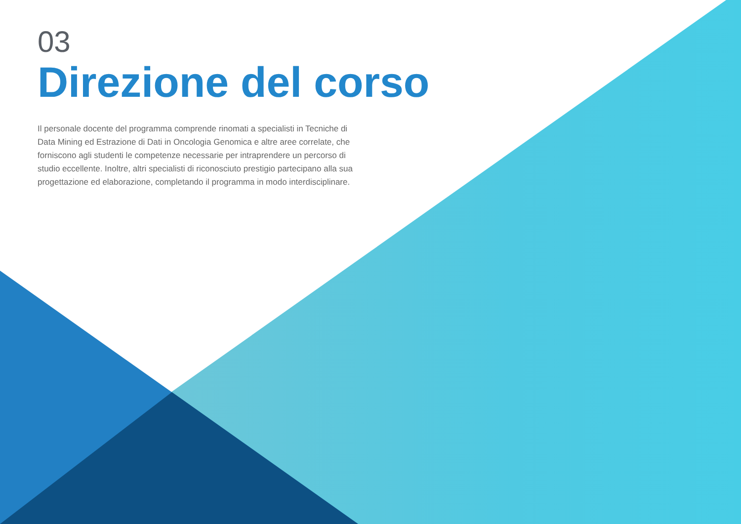03
Direzione del corso
Il personale docente del programma comprende rinomati a specialisti in Tecniche di Data Mining ed Estrazione di Dati in Oncologia Genomica e altre aree correlate, che forniscono agli studenti le competenze necessarie per intraprendere un percorso di studio eccellente. Inoltre, altri specialisti di riconosciuto prestigio partecipano alla sua progettazione ed elaborazione, completando il programma in modo interdisciplinare.